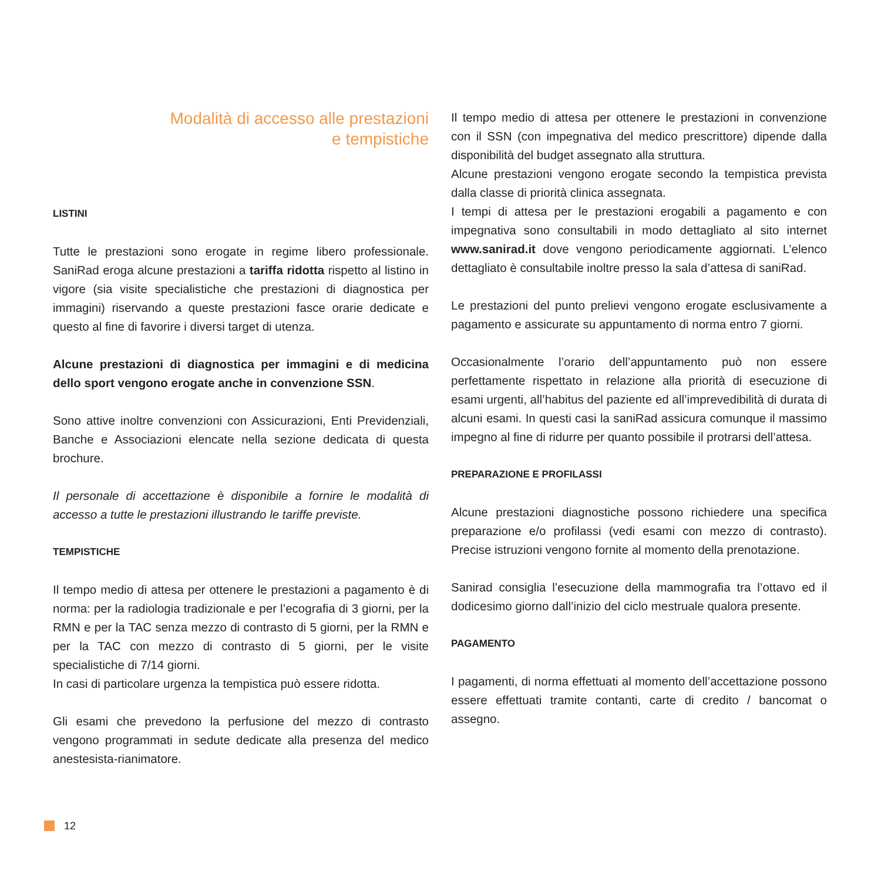Modalità di accesso alle prestazioni
e tempistiche
LISTINI
Tutte le prestazioni sono erogate in regime libero professionale. SaniRad eroga alcune prestazioni a tariffa ridotta rispetto al listino in vigore (sia visite specialistiche che prestazioni di diagnostica per immagini) riservando a queste prestazioni fasce orarie dedicate e questo al fine di favorire i diversi target di utenza.
Alcune prestazioni di diagnostica per immagini e di medicina dello sport vengono erogate anche in convenzione SSN.
Sono attive inoltre convenzioni con Assicurazioni, Enti Previdenziali, Banche e Associazioni elencate nella sezione dedicata di questa brochure.
Il personale di accettazione è disponibile a fornire le modalità di accesso a tutte le prestazioni illustrando le tariffe previste.
TEMPISTICHE
Il tempo medio di attesa per ottenere le prestazioni a pagamento è di norma: per la radiologia tradizionale e per l’ecografia di 3 giorni, per la RMN e per la TAC senza mezzo di contrasto di 5 giorni, per la RMN e per la TAC con mezzo di contrasto di 5 giorni, per le visite specialistiche di 7/14 giorni.
In casi di particolare urgenza la tempistica può essere ridotta.
Gli esami che prevedono la perfusione del mezzo di contrasto vengono programmati in sedute dedicate alla presenza del medico anestesista-rianimatore.
Il tempo medio di attesa per ottenere le prestazioni in convenzione con il SSN (con impegnativa del medico prescrittore) dipende dalla disponibilità del budget assegnato alla struttura.
Alcune prestazioni vengono erogate secondo la tempistica prevista dalla classe di priorità clinica assegnata.
I tempi di attesa per le prestazioni erogabili a pagamento e con impegnativa sono consultabili in modo dettagliato al sito internet www.sanirad.it dove vengono periodicamente aggiornati. L’elenco dettagliato è consultabile inoltre presso la sala d’attesa di saniRad.
Le prestazioni del punto prelievi vengono erogate esclusivamente a pagamento e assicurate su appuntamento di norma entro 7 giorni.
Occasionalmente l’orario dell’appuntamento può non essere perfettamente rispettato in relazione alla priorità di esecuzione di esami urgenti, all’habitus del paziente ed all’imprevedibilità di durata di alcuni esami. In questi casi la saniRad assicura comunque il massimo impegno al fine di ridurre per quanto possibile il protrarsi dell’attesa.
PREPARAZIONE E PROFILASSI
Alcune prestazioni diagnostiche possono richiedere una specifica preparazione e/o profilassi (vedi esami con mezzo di contrasto). Precise istruzioni vengono fornite al momento della prenotazione.
Sanirad consiglia l’esecuzione della mammografia tra l’ottavo ed il dodicesimo giorno dall’inizio del ciclo mestruale qualora presente.
PAGAMENTO
I pagamenti, di norma effettuati al momento dell’accettazione possono essere effettuati tramite contanti, carte di credito / bancomat o assegno.
12